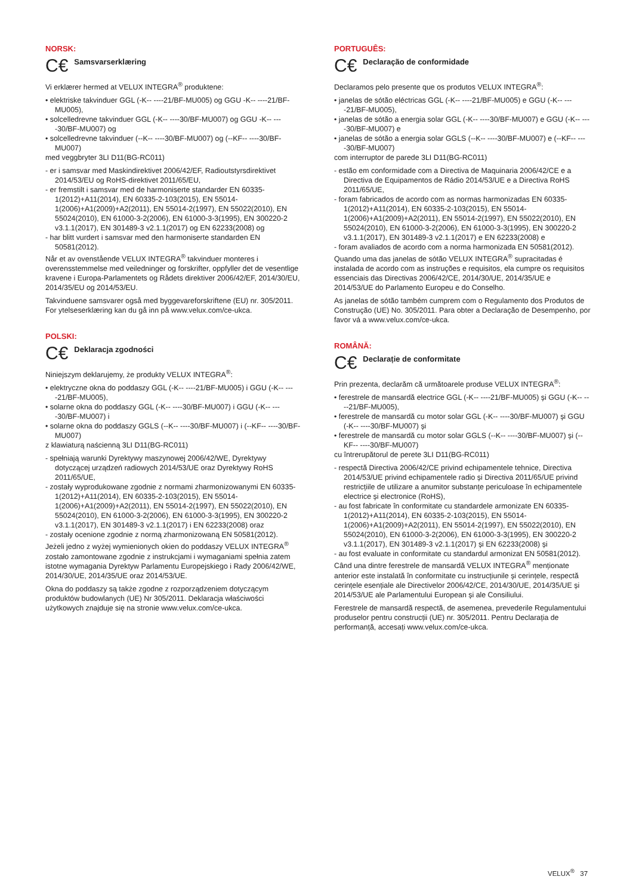NORSK:
C€ Samsvarserklæring
Vi erklærer hermed at VELUX INTEGRA<sup>®</sup> produktene:
• elektriske takvinduer GGL (-K-- ----21/BF-MU005) og GGU -K-- ----21/BF-MU005),
• solcelledrevne takvinduer GGL (-K-- ----30/BF-MU007) og GGU -K-- ----30/BF-MU007) og
• solcelledrevne takvinduer (--K-- ----30/BF-MU007) og (--KF-- ----30/BF-MU007)
med veggbryter 3LI D11(BG-RC011)
- er i samsvar med Maskindirektivet 2006/42/EF, Radioutstyrsdirektivet 2014/53/EU og RoHS-direktivet 2011/65/EU,
- er fremstilt i samsvar med de harmoniserte standarder EN 60335-1(2012)+A11(2014), EN 60335-2-103(2015), EN 55014-1(2006)+A1(2009)+A2(2011), EN 55014-2(1997), EN 55022(2010), EN 55024(2010), EN 61000-3-2(2006), EN 61000-3-3(1995), EN 300220-2 v3.1.1(2017), EN 301489-3 v2.1.1(2017) og EN 62233(2008) og
- har blitt vurdert i samsvar med den harmoniserte standarden EN 50581(2012).
Når et av ovenstående VELUX INTEGRA<sup>®</sup> takvinduer monteres i overensstemmelse med veiledninger og forskrifter, oppfyller det de vesentlige kravene i Europa-Parlamentets og Rådets direktiver 2006/42/EF, 2014/30/EU, 2014/35/EU og 2014/53/EU.
Takvinduene samsvarer også med byggevareforskriftene (EU) nr. 305/2011. For ytelseserklæring kan du gå inn på www.velux.com/ce-ukca.
POLSKI:
C€ Deklaracja zgodności
Niniejszym deklarujemy, że produkty VELUX INTEGRA<sup>®</sup>:
• elektryczne okna do poddaszy GGL (-K-- ----21/BF-MU005) i GGU (-K-- ----21/BF-MU005),
• solarne okna do poddaszy GGL (-K-- ----30/BF-MU007) i GGU (-K-- ----30/BF-MU007) i
• solarne okna do poddaszy GGLS (--K-- ----30/BF-MU007) i (--KF-- ----30/BF-MU007)
z klawiaturą naścienną 3LI D11(BG-RC011)
- spełniają warunki Dyrektywy maszynowej 2006/42/WE, Dyrektywy dotyczącej urządzeń radiowych 2014/53/UE oraz Dyrektywy RoHS 2011/65/UE,
- zostały wyprodukowane zgodnie z normami zharmonizowanymi EN 60335-1(2012)+A11(2014), EN 60335-2-103(2015), EN 55014-1(2006)+A1(2009)+A2(2011), EN 55014-2(1997), EN 55022(2010), EN 55024(2010), EN 61000-3-2(2006), EN 61000-3-3(1995), EN 300220-2 v3.1.1(2017), EN 301489-3 v2.1.1(2017) i EN 62233(2008) oraz
- zostały ocenione zgodnie z normą zharmonizowaną EN 50581(2012).
Jeżeli jedno z wyżej wymienionych okien do poddaszy VELUX INTEGRA<sup>®</sup> zostało zamontowane zgodnie z instrukcjami i wymaganiami spełnia zatem istotne wymagania Dyrektyw Parlamentu Europejskiego i Rady 2006/42/WE, 2014/30/UE, 2014/35/UE oraz 2014/53/UE.
Okna do poddaszy są także zgodne z rozporządzeniem dotyczącym produktów budowlanych (UE) Nr 305/2011. Deklaracja właściwości użytkowych znajduje się na stronie www.velux.com/ce-ukca.
PORTUGUÊS:
C€ Declaração de conformidade
Declaramos pelo presente que os produtos VELUX INTEGRA<sup>®</sup>:
• janelas de sótão eléctricas GGL (-K-- ----21/BF-MU005) e GGU (-K-- ----21/BF-MU005),
• janelas de sótão a energia solar GGL (-K-- ----30/BF-MU007) e GGU (-K-- ----30/BF-MU007) e
• janelas de sótão a energia solar GGLS (--K-- ----30/BF-MU007) e (--KF-- ----30/BF-MU007)
com interruptor de parede 3LI D11(BG-RC011)
- estão em conformidade com a Directiva de Maquinaria 2006/42/CE e a Directiva de Equipamentos de Rádio 2014/53/UE e a Directiva RoHS 2011/65/UE,
- foram fabricados de acordo com as normas harmonizadas EN 60335-1(2012)+A11(2014), EN 60335-2-103(2015), EN 55014-1(2006)+A1(2009)+A2(2011), EN 55014-2(1997), EN 55022(2010), EN 55024(2010), EN 61000-3-2(2006), EN 61000-3-3(1995), EN 300220-2 v3.1.1(2017), EN 301489-3 v2.1.1(2017) e EN 62233(2008) e
- foram avaliados de acordo com a norma harmonizada EN 50581(2012).
Quando uma das janelas de sótão VELUX INTEGRA<sup>®</sup> supracitadas é instalada de acordo com as instruções e requisitos, ela cumpre os requisitos essenciais das Directivas 2006/42/CE, 2014/30/UE, 2014/35/UE e 2014/53/UE do Parlamento Europeu e do Conselho.
As janelas de sótão também cumprem com o Regulamento dos Produtos de Construção (UE) No. 305/2011. Para obter a Declaração de Desempenho, por favor vá a www.velux.com/ce-ukca.
ROMÂNĂ:
C€ Declarație de conformitate
Prin prezenta, declarăm că următoarele produse VELUX INTEGRA<sup>®</sup>:
• ferestrele de mansardă electrice GGL (-K-- ----21/BF-MU005) și GGU (-K-- ----21/BF-MU005),
• ferestrele de mansardă cu motor solar GGL (-K-- ----30/BF-MU007) și GGU (-K-- ----30/BF-MU007) și
• ferestrele de mansardă cu motor solar GGLS (--K-- ----30/BF-MU007) și (--KF-- ----30/BF-MU007)
cu întrerupătorul de perete 3LI D11(BG-RC011)
- respectă Directiva 2006/42/CE privind echipamentele tehnice, Directiva 2014/53/UE privind echipamentele radio și Directiva 2011/65/UE privind restricțiile de utilizare a anumitor substanțe periculoase în echipamentele electrice și electronice (RoHS),
- au fost fabricate în conformitate cu standardele armonizate EN 60335-1(2012)+A11(2014), EN 60335-2-103(2015), EN 55014-1(2006)+A1(2009)+A2(2011), EN 55014-2(1997), EN 55022(2010), EN 55024(2010), EN 61000-3-2(2006), EN 61000-3-3(1995), EN 300220-2 v3.1.1(2017), EN 301489-3 v2.1.1(2017) și EN 62233(2008) și
- au fost evaluate in conformitate cu standardul armonizat EN 50581(2012).
Când una dintre ferestrele de mansardă VELUX INTEGRA<sup>®</sup> menționate anterior este instalată în conformitate cu instrucțiunile și cerințele, respectă cerințele esențiale ale Directivelor 2006/42/CE, 2014/30/UE, 2014/35/UE și 2014/53/UE ale Parlamentului European și ale Consiliului.
Ferestrele de mansardă respectă, de asemenea, prevederile Regulamentului produselor pentru construcții (UE) nr. 305/2011. Pentru Declarația de performanță, accesați www.velux.com/ce-ukca.
VELUX<sup>®</sup> 37